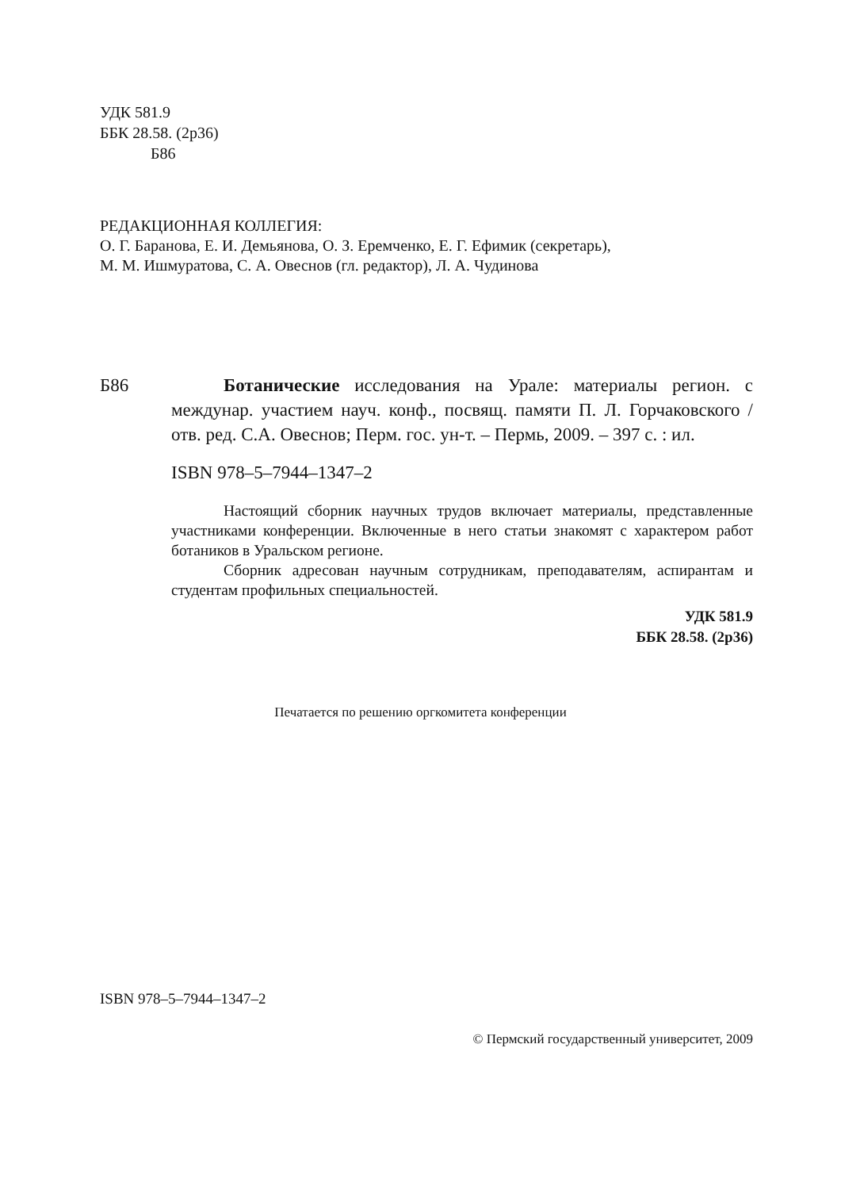УДК 581.9
ББК 28.58. (2р36)
Б86
РЕДАКЦИОННАЯ КОЛЛЕГИЯ:
О. Г. Баранова, Е. И. Демьянова, О. З. Еремченко, Е. Г. Ефимик (секретарь),
М. М. Ишмуратова, С. А. Овеснов (гл. редактор), Л. А. Чудинова
Б86 Ботанические исследования на Урале: материалы регион. с междунар. участием науч. конф., посвящ. памяти П. Л. Горчаковского / отв. ред. С.А. Овеснов; Перм. гос. ун-т. – Пермь, 2009. – 397 с. : ил.
ISBN 978–5–7944–1347–2
Настоящий сборник научных трудов включает материалы, представленные участниками конференции. Включенные в него статьи знакомят с характером работ ботаников в Уральском регионе.
Сборник адресован научным сотрудникам, преподавателям, аспирантам и студентам профильных специальностей.
УДК 581.9
ББК 28.58. (2р36)
Печатается по решению оргкомитета конференции
ISBN 978–5–7944–1347–2
© Пермский государственный университет, 2009